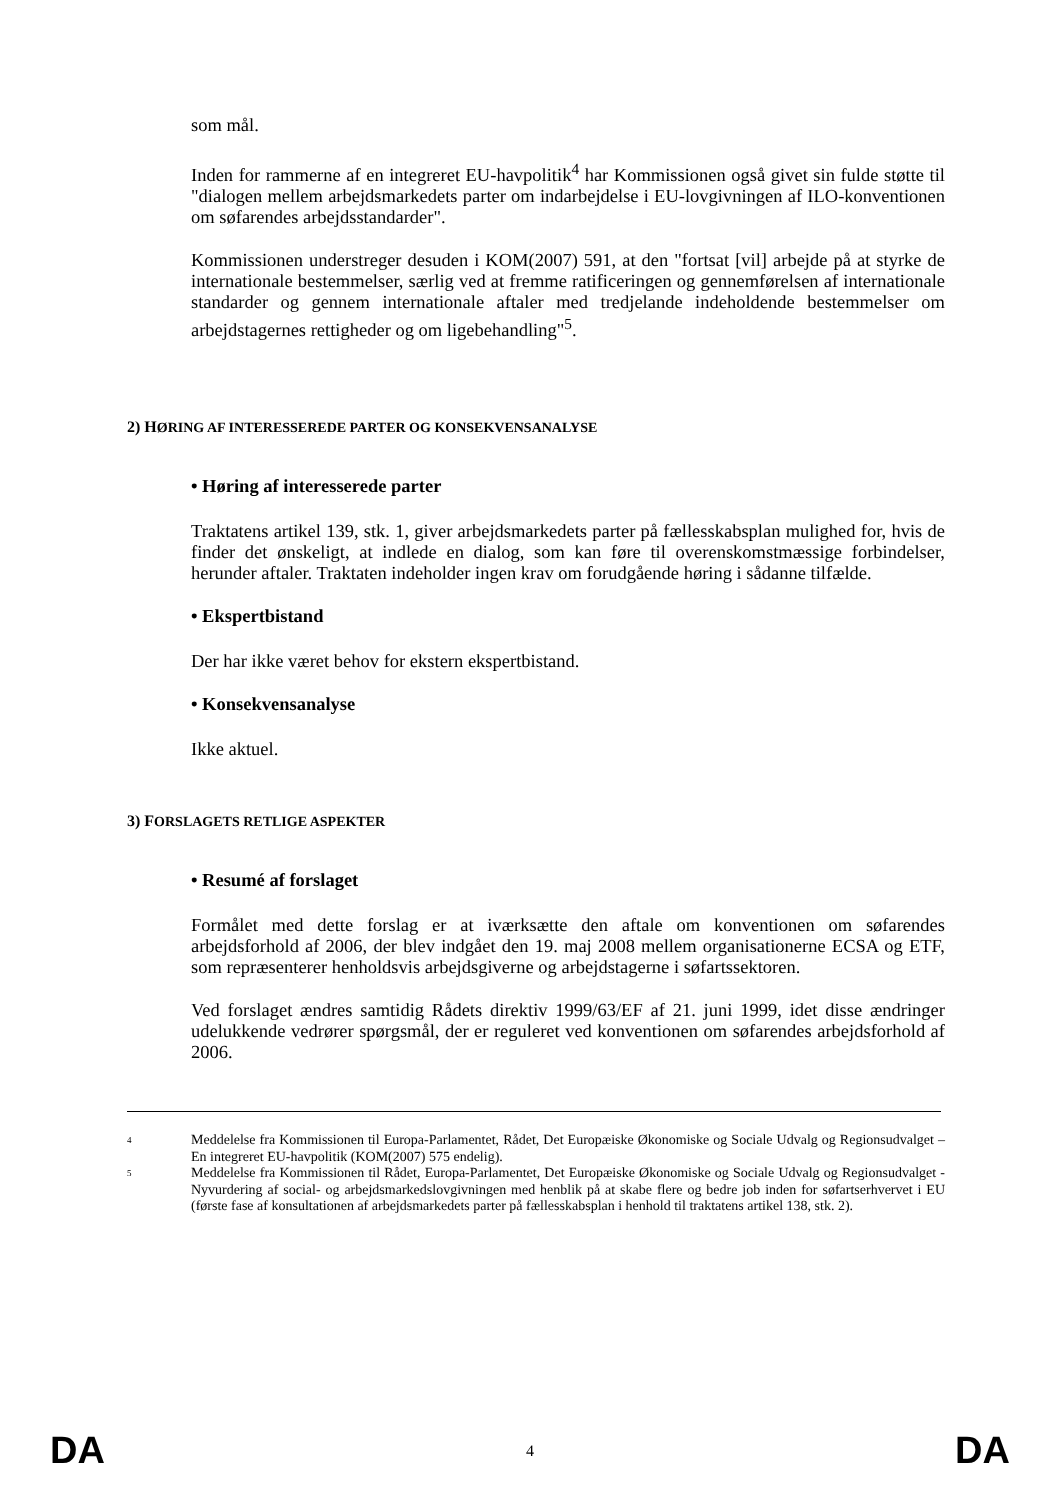som mål.
Inden for rammerne af en integreret EU-havpolitik<sup>4</sup> har Kommissionen også givet sin fulde støtte til "dialogen mellem arbejdsmarkedets parter om indarbejdelse i EU-lovgivningen af ILO-konventionen om søfarendes arbejdsstandarder".
Kommissionen understreger desuden i KOM(2007) 591, at den "fortsat [vil] arbejde på at styrke de internationale bestemmelser, særlig ved at fremme ratificeringen og gennemførelsen af internationale standarder og gennem internationale aftaler med tredjelande indeholdende bestemmelser om arbejdstagernes rettigheder og om ligebehandling"<sup>5</sup>.
2) HØRING AF INTERESSEREDE PARTER OG KONSEKVENSANALYSE
• Høring af interesserede parter
Traktatens artikel 139, stk. 1, giver arbejdsmarkedets parter på fællesskabsplan mulighed for, hvis de finder det ønskeligt, at indlede en dialog, som kan føre til overenskomstmæssige forbindelser, herunder aftaler. Traktaten indeholder ingen krav om forudgående høring i sådanne tilfælde.
• Ekspertbistand
Der har ikke været behov for ekstern ekspertbistand.
• Konsekvensanalyse
Ikke aktuel.
3) FORSLAGETS RETLIGE ASPEKTER
• Resumé af forslaget
Formålet med dette forslag er at iværksætte den aftale om konventionen om søfarendes arbejdsforhold af 2006, der blev indgået den 19. maj 2008 mellem organisationerne ECSA og ETF, som repræsenterer henholdsvis arbejdsgiverne og arbejdstagerne i søfartssektoren.
Ved forslaget ændres samtidig Rådets direktiv 1999/63/EF af 21. juni 1999, idet disse ændringer udelukkende vedrører spørgsmål, der er reguleret ved konventionen om søfarendes arbejdsforhold af 2006.
4 Meddelelse fra Kommissionen til Europa-Parlamentet, Rådet, Det Europæiske Økonomiske og Sociale Udvalg og Regionsudvalget – En integreret EU-havpolitik (KOM(2007) 575 endelig).
5 Meddelelse fra Kommissionen til Rådet, Europa-Parlamentet, Det Europæiske Økonomiske og Sociale Udvalg og Regionsudvalget - Nyvurdering af social- og arbejdsmarkedslovgivningen med henblik på at skabe flere og bedre job inden for søfartserhvervet i EU (første fase af konsultationen af arbejdsmarkedets parter på fællesskabsplan i henhold til traktatens artikel 138, stk. 2).
DA 4 DA